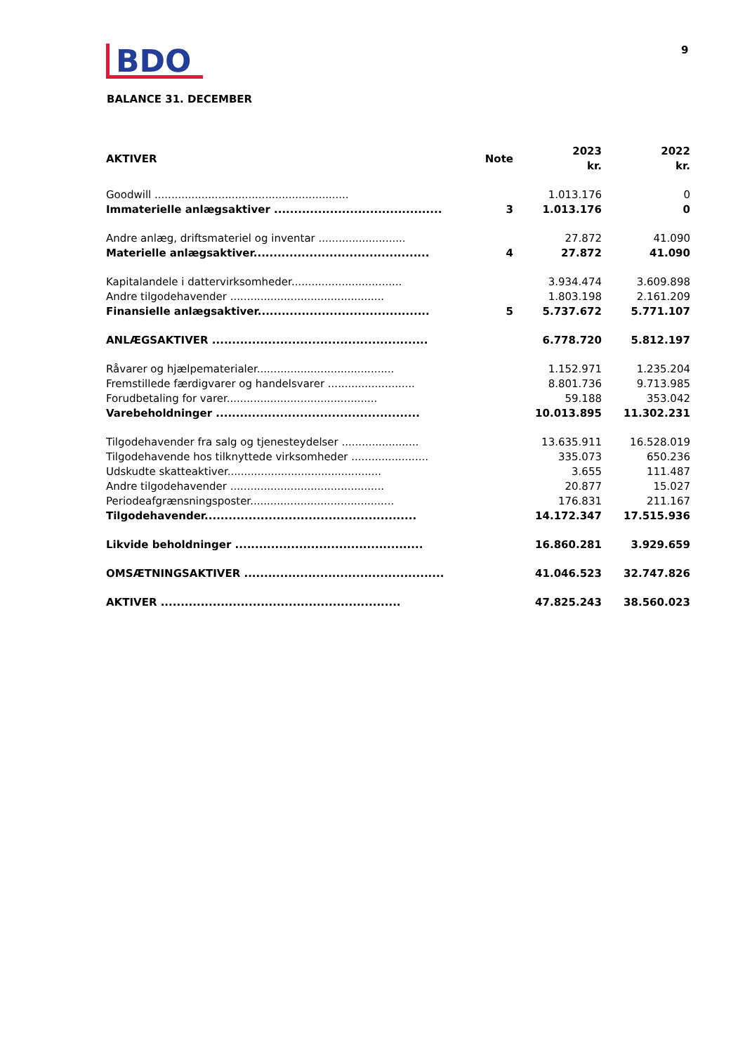BDO
9
BALANCE 31. DECEMBER
| AKTIVER | Note | 2023 kr. | 2022 kr. |
| --- | --- | --- | --- |
| Goodwill .......................................................... | | 1.013.176 | 0 |
| Immaterielle anlægsaktiver .......................................... | 3 | 1.013.176 | 0 |
| Andre anlæg, driftsmateriel og inventar .......................... | | 27.872 | 41.090 |
| Materielle anlægsaktiver............................................ | 4 | 27.872 | 41.090 |
| Kapitalandele i dattervirksomheder................................. | | 3.934.474 | 3.609.898 |
| Andre tilgodehavender .............................................. | | 1.803.198 | 2.161.209 |
| Finansielle anlægsaktiver........................................... | 5 | 5.737.672 | 5.771.107 |
| ANLÆGSAKTIVER ...................................................... | | 6.778.720 | 5.812.197 |
| Råvarer og hjælpematerialer......................................... | | 1.152.971 | 1.235.204 |
| Fremstillede færdigvarer og handelsvarer .......................... | | 8.801.736 | 9.713.985 |
| Forudbetaling for varer............................................. | | 59.188 | 353.042 |
| Varebeholdninger ................................................... | | 10.013.895 | 11.302.231 |
| Tilgodehavender fra salg og tjenesteydelser ....................... | | 13.635.911 | 16.528.019 |
| Tilgodehavende hos tilknyttede virksomheder ....................... | | 335.073 | 650.236 |
| Udskudte skatteaktiver.............................................. | | 3.655 | 111.487 |
| Andre tilgodehavender .............................................. | | 20.877 | 15.027 |
| Periodeafgrænsningsposter........................................... | | 176.831 | 211.167 |
| Tilgodehavender..................................................... | | 14.172.347 | 17.515.936 |
| Likvide beholdninger ............................................... | | 16.860.281 | 3.929.659 |
| OMSÆTNINGSAKTIVER .................................................. | | 41.046.523 | 32.747.826 |
| AKTIVER ............................................................ | | 47.825.243 | 38.560.023 |